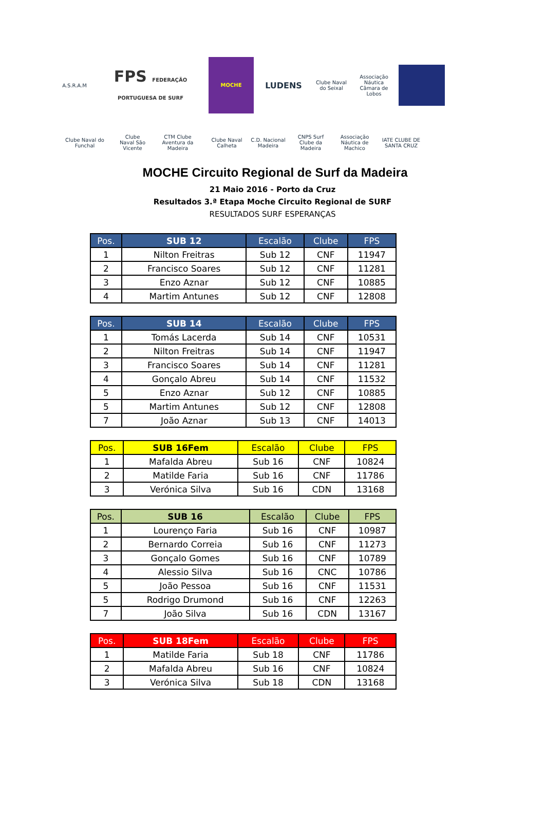A.S.R.A.M
FPS FEDERAÇÃO PORTUGUESA DE SURF
MOCHE
LUDENS
Clube Naval do Seixal
Associação Náutica Câmara de Lobos
Clube Naval do Funchal
Clube Naval São Vicente
CTM Clube Aventura da Madeira
Clube Naval Calheta
C.D. Nacional Madeira
CNPS Surf Clube da Madeira
Associação Náutica de Machico
IATE CLUBE DE SANTA CRUZ
MOCHE Circuito Regional de Surf da Madeira
21 Maio 2016 - Porto da Cruz
Resultados 3.ª Etapa Moche Circuito Regional de SURF
RESULTADOS SURF ESPERANÇAS
| Pos. | SUB 12 | Escalão | Clube | FPS |
| --- | --- | --- | --- | --- |
| 1 | Nilton Freitras | Sub 12 | CNF | 11947 |
| 2 | Francisco Soares | Sub 12 | CNF | 11281 |
| 3 | Enzo Aznar | Sub 12 | CNF | 10885 |
| 4 | Martim Antunes | Sub 12 | CNF | 12808 |
| Pos. | SUB 14 | Escalão | Clube | FPS |
| --- | --- | --- | --- | --- |
| 1 | Tomás Lacerda | Sub 14 | CNF | 10531 |
| 2 | Nilton Freitras | Sub 14 | CNF | 11947 |
| 3 | Francisco Soares | Sub 14 | CNF | 11281 |
| 4 | Gonçalo Abreu | Sub 14 | CNF | 11532 |
| 5 | Enzo Aznar | Sub 12 | CNF | 10885 |
| 5 | Martim Antunes | Sub 12 | CNF | 12808 |
| 7 | João Aznar | Sub 13 | CNF | 14013 |
| Pos. | SUB 16Fem | Escalão | Clube | FPS |
| --- | --- | --- | --- | --- |
| 1 | Mafalda Abreu | Sub 16 | CNF | 10824 |
| 2 | Matilde Faria | Sub 16 | CNF | 11786 |
| 3 | Verónica Silva | Sub 16 | CDN | 13168 |
| Pos. | SUB 16 | Escalão | Clube | FPS |
| --- | --- | --- | --- | --- |
| 1 | Lourenço Faria | Sub 16 | CNF | 10987 |
| 2 | Bernardo Correia | Sub 16 | CNF | 11273 |
| 3 | Gonçalo Gomes | Sub 16 | CNF | 10789 |
| 4 | Alessio Silva | Sub 16 | CNC | 10786 |
| 5 | João Pessoa | Sub 16 | CNF | 11531 |
| 5 | Rodrigo Drumond | Sub 16 | CNF | 12263 |
| 7 | João Silva | Sub 16 | CDN | 13167 |
| Pos. | SUB 18Fem | Escalão | Clube | FPS |
| --- | --- | --- | --- | --- |
| 1 | Matilde Faria | Sub 18 | CNF | 11786 |
| 2 | Mafalda Abreu | Sub 16 | CNF | 10824 |
| 3 | Verónica Silva | Sub 18 | CDN | 13168 |